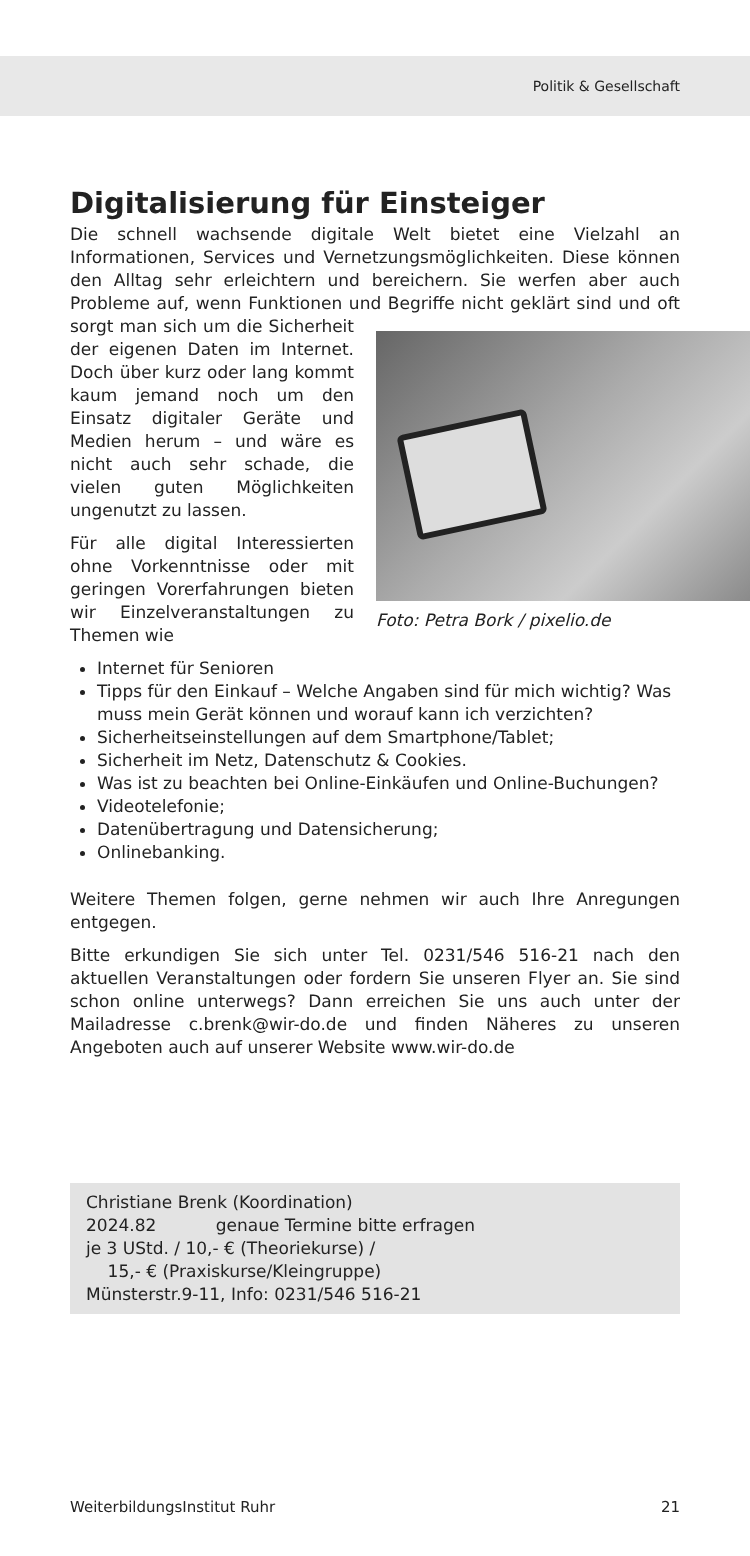Politik & Gesellschaft
Digitalisierung für Einsteiger
Die schnell wachsende digitale Welt bietet eine Vielzahl an Informationen, Services und Vernetzungsmöglichkeiten. Diese können den Alltag sehr erleichtern und bereichern. Sie werfen aber auch Probleme auf, wenn Funktionen und Begriffe nicht geklärt sind und oft sorgt man sich um die Sicherheit Foto: Petra Bork / pixelio.de der eigenen Daten im Internet. Doch über kurz oder lang kommt kaum jemand noch um den Einsatz digitaler Geräte und Medien herum – und wäre es nicht auch sehr schade, die vielen guten Möglichkeiten ungenutzt zu lassen.
Für alle digital Interessierten ohne Vorkenntnisse oder mit geringen Vorerfahrungen bieten wir Einzelveranstaltungen zu Themen wie
Internet für Senioren
Tipps für den Einkauf – Welche Angaben sind für mich wichtig? Was muss mein Gerät können und worauf kann ich verzichten?
Sicherheitseinstellungen auf dem Smartphone/Tablet;
Sicherheit im Netz, Datenschutz & Cookies.
Was ist zu beachten bei Online-Einkäufen und Online-Buchungen?
Videotelefonie;
Datenübertragung und Datensicherung;
Onlinebanking.
Weitere Themen folgen, gerne nehmen wir auch Ihre Anregungen entgegen.
Bitte erkundigen Sie sich unter Tel. 0231/546 516-21 nach den aktuellen Veranstaltungen oder fordern Sie unseren Flyer an. Sie sind schon online unterwegs? Dann erreichen Sie uns auch unter der Mailadresse c.brenk@wir-do.de und finden Näheres zu unseren Angeboten auch auf unserer Website www.wir-do.de
Christiane Brenk (Koordination)
2024.82 genaue Termine bitte erfragen
je 3 UStd. / 10,- € (Theoriekurse) /
15,- € (Praxiskurse/Kleingruppe)
Münsterstr.9-11, Info: 0231/546 516-21
WeiterbildungsInstitut Ruhr 21